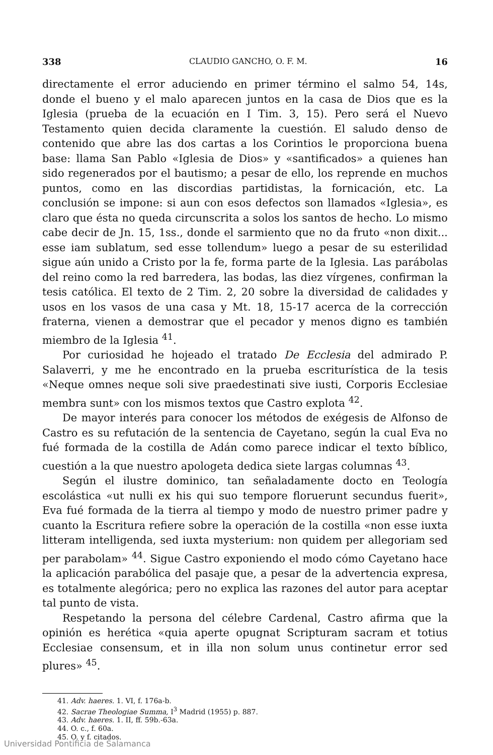338 CLAUDIO GANCHO, O. F. M. 16
directamente el error aduciendo en primer término el salmo 54, 14s, donde el bueno y el malo aparecen juntos en la casa de Dios que es la Iglesia (prueba de la ecuación en I Tim. 3, 15). Pero será el Nuevo Testamento quien decida claramente la cuestión. El saludo denso de contenido que abre las dos cartas a los Corintios le proporciona buena base: llama San Pablo «Iglesia de Dios» y «santificados» a quienes han sido regenerados por el bautismo; a pesar de ello, los reprende en muchos puntos, como en las discordias partidistas, la fornicación, etc. La conclusión se impone: si aun con esos defectos son llamados «Iglesia», es claro que ésta no queda circunscrita a solos los santos de hecho. Lo mismo cabe decir de Jn. 15, 1ss., donde el sarmiento que no da fruto «non dixit... esse iam sublatum, sed esse tollendum» luego a pesar de su esterilidad sigue aún unido a Cristo por la fe, forma parte de la Iglesia. Las parábolas del reino como la red barredera, las bodas, las diez vírgenes, confirman la tesis católica. El texto de 2 Tim. 2, 20 sobre la diversidad de calidades y usos en los vasos de una casa y Mt. 18, 15-17 acerca de la corrección fraterna, vienen a demostrar que el pecador y menos digno es también miembro de la Iglesia <sup>41</sup>.
Por curiosidad he hojeado el tratado De Ecclesia del admirado P. Salaverri, y me he encontrado en la prueba escriturística de la tesis «Neque omnes neque soli sive praedestinati sive iusti, Corporis Ecclesiae membra sunt» con los mismos textos que Castro explota <sup>42</sup>.
De mayor interés para conocer los métodos de exégesis de Alfonso de Castro es su refutación de la sentencia de Cayetano, según la cual Eva no fué formada de la costilla de Adán como parece indicar el texto bíblico, cuestión a la que nuestro apologeta dedica siete largas columnas <sup>43</sup>.
Según el ilustre dominico, tan señaladamente docto en Teología escolástica «ut nulli ex his qui suo tempore floruerunt secundus fuerit», Eva fué formada de la tierra al tiempo y modo de nuestro primer padre y cuanto la Escritura refiere sobre la operación de la costilla «non esse iuxta litteram intelligenda, sed iuxta mysterium: non quidem per allegoriam sed per parabolam» <sup>44</sup>. Sigue Castro exponiendo el modo cómo Cayetano hace la aplicación parabólica del pasaje que, a pesar de la advertencia expresa, es totalmente alegórica; pero no explica las razones del autor para aceptar tal punto de vista.
Respetando la persona del célebre Cardenal, Castro afirma que la opinión es herética «quia aperte opugnat Scripturam sacram et totius Ecclesiae consensum, et in illa non solum unus continetur error sed plures» <sup>45</sup>.
41. Adv. haeres. 1. VI, f. 176a-b.
42. Sacrae Theologiae Summa, I<sup>3</sup> Madrid (1955) p. 887.
43. Adv. haeres. 1. II, ff. 59b.-63a.
44. O. c., f. 60a.
45. O. y f. citados.
Universidad Pontificia de Salamanca